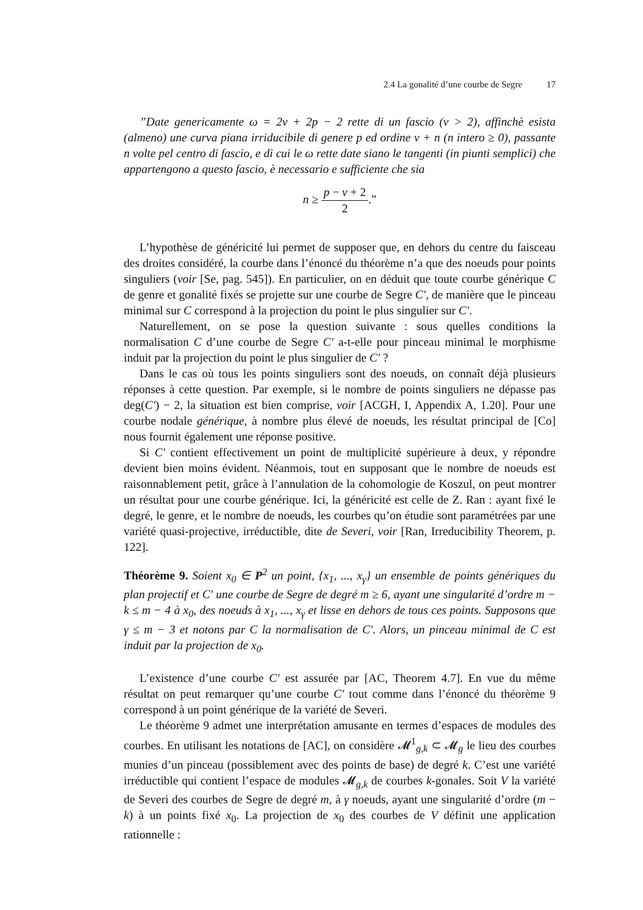2.4 La gonalité d’une courbe de Segre 17
”Date genericamente ω = 2ν + 2p − 2 rette di un fascio (ν > 2), affinchè esista (almeno) une curva piana irriducibile di genere p ed ordine ν + n (n intero ≥ 0), passante n volte pel centro di fascio, e di cui le ω rette date siano le tangenti (in piunti semplici) che appartengono a questo fascio, è necessario e sufficiente che sia
n ≥ p − ν + 2 2.”
L’hypothèse de généricité lui permet de supposer que, en dehors du centre du faisceau des droites considéré, la courbe dans l’énoncé du théorème n’a que des noeuds pour points singuliers (voir [Se, pag. 545]). En particulier, on en déduit que toute courbe générique C de genre et gonalité fixés se projette sur une courbe de Segre C′, de manière que le pinceau minimal sur C correspond à la projection du point le plus singulier sur C′.
Naturellement, on se pose la question suivante : sous quelles conditions la normalisation C d’une courbe de Segre C′ a-t-elle pour pinceau minimal le morphisme induit par la projection du point le plus singulier de C′ ?
Dans le cas où tous les points singuliers sont des noeuds, on connaît déjà plusieurs réponses à cette question. Par exemple, si le nombre de points singuliers ne dépasse pas deg(C′) − 2, la situation est bien comprise, voir [ACGH, I, Appendix A, 1.20]. Pour une courbe nodale générique, à nombre plus élevé de noeuds, les résultat principal de [Co] nous fournit également une réponse positive.
Si C′ contient effectivement un point de multiplicité supérieure à deux, y répondre devient bien moins évident. Néanmois, tout en supposant que le nombre de noeuds est raisonnablement petit, grâce à l’annulation de la cohomologie de Koszul, on peut montrer un résultat pour une courbe générique. Ici, la généricité est celle de Z. Ran : ayant fixé le degré, le genre, et le nombre de noeuds, les courbes qu’on étudie sont paramétrées par une variété quasi-projective, irréductible, dite de Severi, voir [Ran, Irreducibility Theorem, p. 122].
Théorème 9. Soient x<sub>0</sub> ∈ P<sup>2</sup> un point, {x<sub>1</sub>, ..., x<sub>γ</sub>} un ensemble de points génériques du plan projectif et C′ une courbe de Segre de degré m ≥ 6, ayant une singularité d’ordre m − k ≤ m − 4 à x<sub>0</sub>, des noeuds à x<sub>1</sub>, ..., x<sub>γ</sub> et lisse en dehors de tous ces points. Supposons que γ ≤ m − 3 et notons par C la normalisation de C′. Alors, un pinceau minimal de C est induit par la projection de x<sub>0</sub>.
L’existence d’une courbe C′ est assurée par [AC, Theorem 4.7]. En vue du même résultat on peut remarquer qu’une courbe C′ tout comme dans l’énoncé du théorème 9 correspond à un point générique de la variété de Severi.
Le théorème 9 admet une interprétation amusante en termes d’espaces de modules des courbes. En utilisant les notations de [AC], on considère 𝓜<sup>1</sup><sub>g,k</sub> ⊂ 𝓜<sub>g</sub> le lieu des courbes munies d’un pinceau (possiblement avec des points de base) de degré k. C’est une variété irréductible qui contient l’espace de modules 𝓜<sub>g,k</sub> de courbes k-gonales. Soit V la variété de Severi des courbes de Segre de degré m, à γ noeuds, ayant une singularité d’ordre (m − k) à un points fixé x<sub>0</sub>. La projection de x<sub>0</sub> des courbes de V définit une application rationnelle :